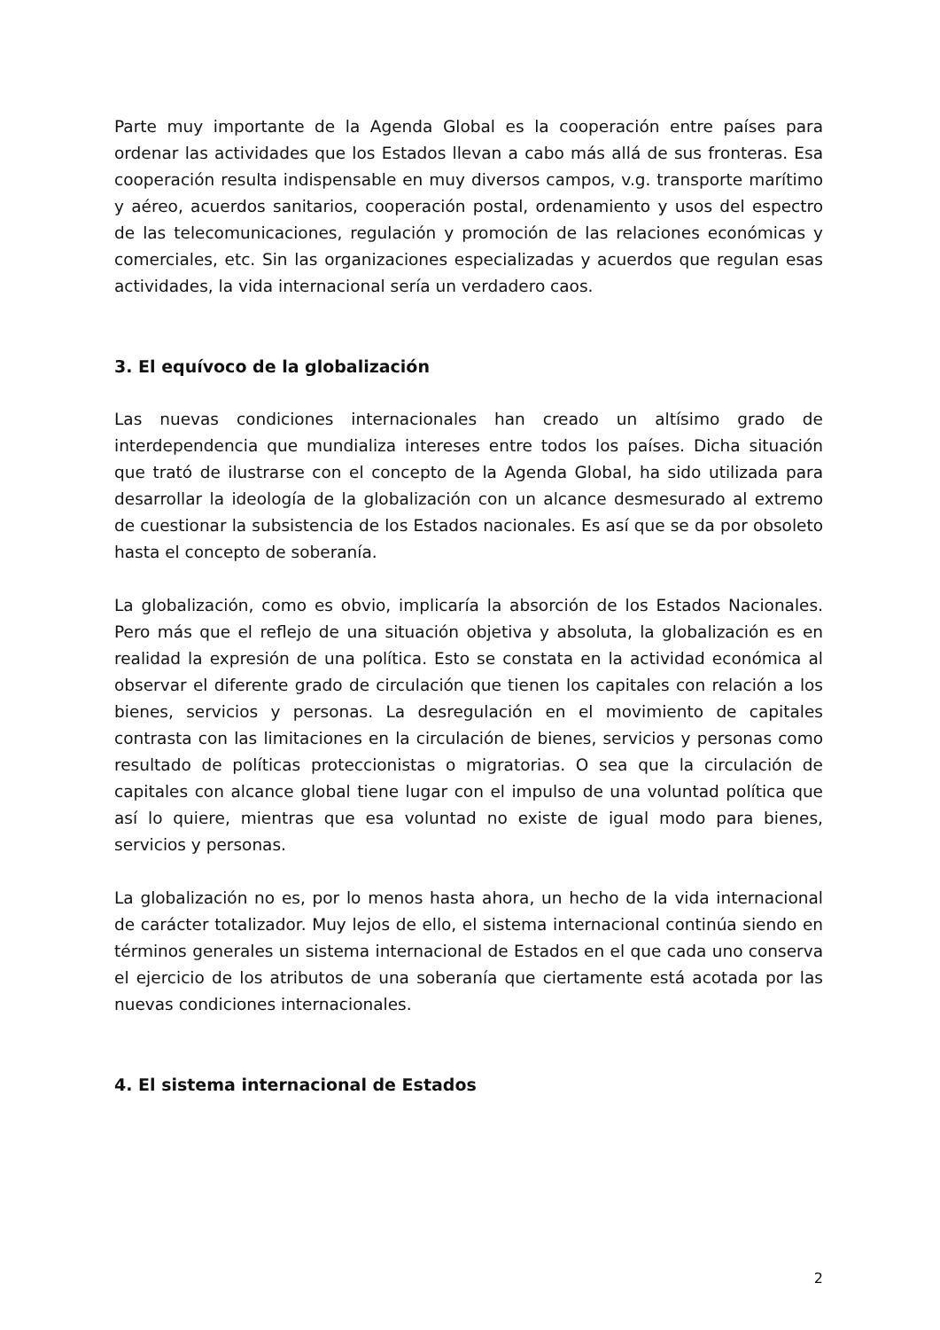Parte muy importante de la Agenda Global es la cooperación entre países para ordenar las actividades que los Estados llevan a cabo más allá de sus fronteras. Esa cooperación resulta indispensable en muy diversos campos, v.g. transporte marítimo y aéreo, acuerdos sanitarios, cooperación postal, ordenamiento y usos del espectro de las telecomunicaciones, regulación y promoción de las relaciones económicas y comerciales, etc. Sin las organizaciones especializadas y acuerdos que regulan esas actividades, la vida internacional sería un verdadero caos.
3. El equívoco de la globalización
Las nuevas condiciones internacionales han creado un altísimo grado de interdependencia que mundializa intereses entre todos los países. Dicha situación que trató de ilustrarse con el concepto de la Agenda Global, ha sido utilizada para desarrollar la ideología de la globalización con un alcance desmesurado al extremo de cuestionar la subsistencia de los Estados nacionales. Es así que se da por obsoleto hasta el concepto de soberanía.
La globalización, como es obvio, implicaría la absorción de los Estados Nacionales. Pero más que el reflejo de una situación objetiva y absoluta, la globalización es en realidad la expresión de una política. Esto se constata en la actividad económica al observar el diferente grado de circulación que tienen los capitales con relación a los bienes, servicios y personas. La desregulación en el movimiento de capitales contrasta con las limitaciones en la circulación de bienes, servicios y personas como resultado de políticas proteccionistas o migratorias. O sea que la circulación de capitales con alcance global tiene lugar con el impulso de una voluntad política que así lo quiere, mientras que esa voluntad no existe de igual modo para bienes, servicios y personas.
La globalización no es, por lo menos hasta ahora, un hecho de la vida internacional de carácter totalizador. Muy lejos de ello, el sistema internacional continúa siendo en términos generales un sistema internacional de Estados en el que cada uno conserva el ejercicio de los atributos de una soberanía que ciertamente está acotada por las nuevas condiciones internacionales.
4. El sistema internacional de Estados
2